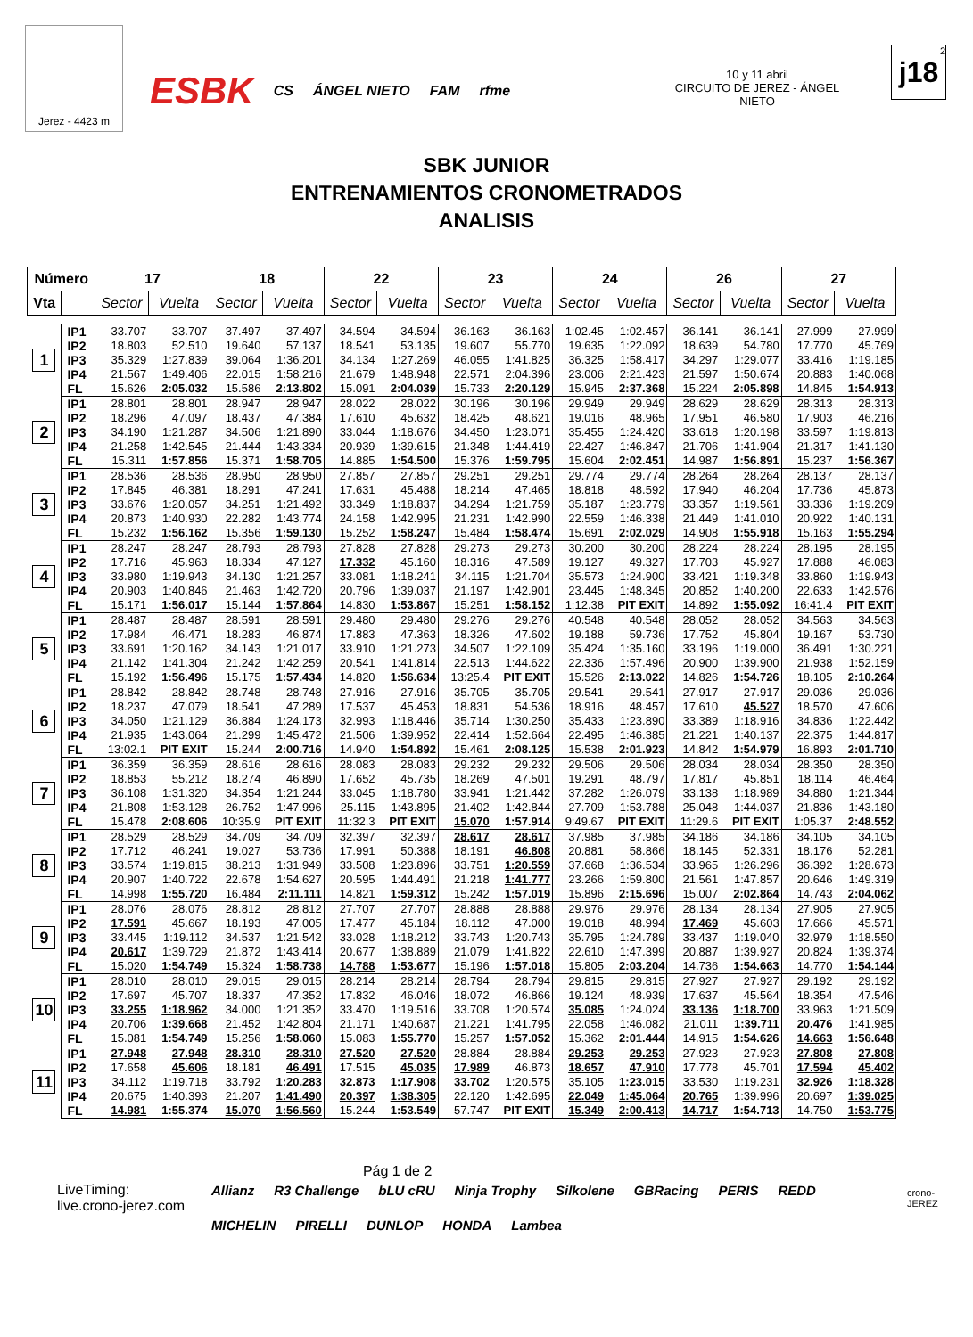Jerez - 4423 m
ESBK CS ÁNGEL NIETO FAM rfme
10 y 11 abril
CIRCUITO DE JEREZ - ÁNGEL NIETO
2
j18
SBK JUNIOR
ENTRENAMIENTOS CRONOMETRADOS
ANALISIS
| Número | | 17 | | 18 | | 22 | | 23 | | 24 | | 26 | | 27 | |
| --- | --- | --- | --- | --- | --- | --- | --- | --- | --- | --- | --- | --- | --- | --- | --- |
| Vta | | Sector | Vuelta | Sector | Vuelta | Sector | Vuelta | Sector | Vuelta | Sector | Vuelta | Sector | Vuelta | Sector | Vuelta |
| 1 | IP1 | 33.707 | 33.707 | 37.497 | 37.497 | 34.594 | 34.594 | 36.163 | 36.163 | 1:02.45 | 1:02.457 | 36.141 | 36.141 | 27.999 | 27.999 |
| | IP2 | 18.803 | 52.510 | 19.640 | 57.137 | 18.541 | 53.135 | 19.607 | 55.770 | 19.635 | 1:22.092 | 18.639 | 54.780 | 17.770 | 45.769 |
| | IP3 | 35.329 | 1:27.839 | 39.064 | 1:36.201 | 34.134 | 1:27.269 | 46.055 | 1:41.825 | 36.325 | 1:58.417 | 34.297 | 1:29.077 | 33.416 | 1:19.185 |
| | IP4 | 21.567 | 1:49.406 | 22.015 | 1:58.216 | 21.679 | 1:48.948 | 22.571 | 2:04.396 | 23.006 | 2:21.423 | 21.597 | 1:50.674 | 20.883 | 1:40.068 |
| | FL | 15.626 | 2:05.032 | 15.586 | 2:13.802 | 15.091 | 2:04.039 | 15.733 | 2:20.129 | 15.945 | 2:37.368 | 15.224 | 2:05.898 | 14.845 | 1:54.913 |
| 2 | IP1 | 28.801 | 28.801 | 28.947 | 28.947 | 28.022 | 28.022 | 30.196 | 30.196 | 29.949 | 29.949 | 28.629 | 28.629 | 28.313 | 28.313 |
| | IP2 | 18.296 | 47.097 | 18.437 | 47.384 | 17.610 | 45.632 | 18.425 | 48.621 | 19.016 | 48.965 | 17.951 | 46.580 | 17.903 | 46.216 |
| | IP3 | 34.190 | 1:21.287 | 34.506 | 1:21.890 | 33.044 | 1:18.676 | 34.450 | 1:23.071 | 35.455 | 1:24.420 | 33.618 | 1:20.198 | 33.597 | 1:19.813 |
| | IP4 | 21.258 | 1:42.545 | 21.444 | 1:43.334 | 20.939 | 1:39.615 | 21.348 | 1:44.419 | 22.427 | 1:46.847 | 21.706 | 1:41.904 | 21.317 | 1:41.130 |
| | FL | 15.311 | 1:57.856 | 15.371 | 1:58.705 | 14.885 | 1:54.500 | 15.376 | 1:59.795 | 15.604 | 2:02.451 | 14.987 | 1:56.891 | 15.237 | 1:56.367 |
| 3 | IP1 | 28.536 | 28.536 | 28.950 | 28.950 | 27.857 | 27.857 | 29.251 | 29.251 | 29.774 | 29.774 | 28.264 | 28.264 | 28.137 | 28.137 |
| | IP2 | 17.845 | 46.381 | 18.291 | 47.241 | 17.631 | 45.488 | 18.214 | 47.465 | 18.818 | 48.592 | 17.940 | 46.204 | 17.736 | 45.873 |
| | IP3 | 33.676 | 1:20.057 | 34.251 | 1:21.492 | 33.349 | 1:18.837 | 34.294 | 1:21.759 | 35.187 | 1:23.779 | 33.357 | 1:19.561 | 33.336 | 1:19.209 |
| | IP4 | 20.873 | 1:40.930 | 22.282 | 1:43.774 | 24.158 | 1:42.995 | 21.231 | 1:42.990 | 22.559 | 1:46.338 | 21.449 | 1:41.010 | 20.922 | 1:40.131 |
| | FL | 15.232 | 1:56.162 | 15.356 | 1:59.130 | 15.252 | 1:58.247 | 15.484 | 1:58.474 | 15.691 | 2:02.029 | 14.908 | 1:55.918 | 15.163 | 1:55.294 |
| 4 | IP1 | 28.247 | 28.247 | 28.793 | 28.793 | 27.828 | 27.828 | 29.273 | 29.273 | 30.200 | 30.200 | 28.224 | 28.224 | 28.195 | 28.195 |
| | IP2 | 17.716 | 45.963 | 18.334 | 47.127 | 17.332 | 45.160 | 18.316 | 47.589 | 19.127 | 49.327 | 17.703 | 45.927 | 17.888 | 46.083 |
| | IP3 | 33.980 | 1:19.943 | 34.130 | 1:21.257 | 33.081 | 1:18.241 | 34.115 | 1:21.704 | 35.573 | 1:24.900 | 33.421 | 1:19.348 | 33.860 | 1:19.943 |
| | IP4 | 20.903 | 1:40.846 | 21.463 | 1:42.720 | 20.796 | 1:39.037 | 21.197 | 1:42.901 | 23.445 | 1:48.345 | 20.852 | 1:40.200 | 22.633 | 1:42.576 |
| | FL | 15.171 | 1:56.017 | 15.144 | 1:57.864 | 14.830 | 1:53.867 | 15.251 | 1:58.152 | 1:12.38 | PIT EXIT | 14.892 | 1:55.092 | 16:41.4 | PIT EXIT |
| 5 | IP1 | 28.487 | 28.487 | 28.591 | 28.591 | 29.480 | 29.480 | 29.276 | 29.276 | 40.548 | 40.548 | 28.052 | 28.052 | 34.563 | 34.563 |
| | IP2 | 17.984 | 46.471 | 18.283 | 46.874 | 17.883 | 47.363 | 18.326 | 47.602 | 19.188 | 59.736 | 17.752 | 45.804 | 19.167 | 53.730 |
| | IP3 | 33.691 | 1:20.162 | 34.143 | 1:21.017 | 33.910 | 1:21.273 | 34.507 | 1:22.109 | 35.424 | 1:35.160 | 33.196 | 1:19.000 | 36.491 | 1:30.221 |
| | IP4 | 21.142 | 1:41.304 | 21.242 | 1:42.259 | 20.541 | 1:41.814 | 22.513 | 1:44.622 | 22.336 | 1:57.496 | 20.900 | 1:39.900 | 21.938 | 1:52.159 |
| | FL | 15.192 | 1:56.496 | 15.175 | 1:57.434 | 14.820 | 1:56.634 | 13:25.4 | PIT EXIT | 15.526 | 2:13.022 | 14.826 | 1:54.726 | 18.105 | 2:10.264 |
| 6 | IP1 | 28.842 | 28.842 | 28.748 | 28.748 | 27.916 | 27.916 | 35.705 | 35.705 | 29.541 | 29.541 | 27.917 | 27.917 | 29.036 | 29.036 |
| | IP2 | 18.237 | 47.079 | 18.541 | 47.289 | 17.537 | 45.453 | 18.831 | 54.536 | 18.916 | 48.457 | 17.610 | 45.527 | 18.570 | 47.606 |
| | IP3 | 34.050 | 1:21.129 | 36.884 | 1:24.173 | 32.993 | 1:18.446 | 35.714 | 1:30.250 | 35.433 | 1:23.890 | 33.389 | 1:18.916 | 34.836 | 1:22.442 |
| | IP4 | 21.935 | 1:43.064 | 21.299 | 1:45.472 | 21.506 | 1:39.952 | 22.414 | 1:52.664 | 22.495 | 1:46.385 | 21.221 | 1:40.137 | 22.375 | 1:44.817 |
| | FL | 13:02.1 | PIT EXIT | 15.244 | 2:00.716 | 14.940 | 1:54.892 | 15.461 | 2:08.125 | 15.538 | 2:01.923 | 14.842 | 1:54.979 | 16.893 | 2:01.710 |
| 7 | IP1 | 36.359 | 36.359 | 28.616 | 28.616 | 28.083 | 28.083 | 29.232 | 29.232 | 29.506 | 29.506 | 28.034 | 28.034 | 28.350 | 28.350 |
| | IP2 | 18.853 | 55.212 | 18.274 | 46.890 | 17.652 | 45.735 | 18.269 | 47.501 | 19.291 | 48.797 | 17.817 | 45.851 | 18.114 | 46.464 |
| | IP3 | 36.108 | 1:31.320 | 34.354 | 1:21.244 | 33.045 | 1:18.780 | 33.941 | 1:21.442 | 37.282 | 1:26.079 | 33.138 | 1:18.989 | 34.880 | 1:21.344 |
| | IP4 | 21.808 | 1:53.128 | 26.752 | 1:47.996 | 25.115 | 1:43.895 | 21.402 | 1:42.844 | 27.709 | 1:53.788 | 25.048 | 1:44.037 | 21.836 | 1:43.180 |
| | FL | 15.478 | 2:08.606 | 10:35.9 | PIT EXIT | 11:32.3 | PIT EXIT | 15.070 | 1:57.914 | 9:49.67 | PIT EXIT | 11:29.6 | PIT EXIT | 1:05.37 | 2:48.552 |
| 8 | IP1 | 28.529 | 28.529 | 34.709 | 34.709 | 32.397 | 32.397 | 28.617 | 28.617 | 37.985 | 37.985 | 34.186 | 34.186 | 34.105 | 34.105 |
| | IP2 | 17.712 | 46.241 | 19.027 | 53.736 | 17.991 | 50.388 | 18.191 | 46.808 | 20.881 | 58.866 | 18.145 | 52.331 | 18.176 | 52.281 |
| | IP3 | 33.574 | 1:19.815 | 38.213 | 1:31.949 | 33.508 | 1:23.896 | 33.751 | 1:20.559 | 37.668 | 1:36.534 | 33.965 | 1:26.296 | 36.392 | 1:28.673 |
| | IP4 | 20.907 | 1:40.722 | 22.678 | 1:54.627 | 20.595 | 1:44.491 | 21.218 | 1:41.777 | 23.266 | 1:59.800 | 21.561 | 1:47.857 | 20.646 | 1:49.319 |
| | FL | 14.998 | 1:55.720 | 16.484 | 2:11.111 | 14.821 | 1:59.312 | 15.242 | 1:57.019 | 15.896 | 2:15.696 | 15.007 | 2:02.864 | 14.743 | 2:04.062 |
| 9 | IP1 | 28.076 | 28.076 | 28.812 | 28.812 | 27.707 | 27.707 | 28.888 | 28.888 | 29.976 | 29.976 | 28.134 | 28.134 | 27.905 | 27.905 |
| | IP2 | 17.591 | 45.667 | 18.193 | 47.005 | 17.477 | 45.184 | 18.112 | 47.000 | 19.018 | 48.994 | 17.469 | 45.603 | 17.666 | 45.571 |
| | IP3 | 33.445 | 1:19.112 | 34.537 | 1:21.542 | 33.028 | 1:18.212 | 33.743 | 1:20.743 | 35.795 | 1:24.789 | 33.437 | 1:19.040 | 32.979 | 1:18.550 |
| | IP4 | 20.617 | 1:39.729 | 21.872 | 1:43.414 | 20.677 | 1:38.889 | 21.079 | 1:41.822 | 22.610 | 1:47.399 | 20.887 | 1:39.927 | 20.824 | 1:39.374 |
| | FL | 15.020 | 1:54.749 | 15.324 | 1:58.738 | 14.788 | 1:53.677 | 15.196 | 1:57.018 | 15.805 | 2:03.204 | 14.736 | 1:54.663 | 14.770 | 1:54.144 |
| 10 | IP1 | 28.010 | 28.010 | 29.015 | 29.015 | 28.214 | 28.214 | 28.794 | 28.794 | 29.815 | 29.815 | 27.927 | 27.927 | 29.192 | 29.192 |
| | IP2 | 17.697 | 45.707 | 18.337 | 47.352 | 17.832 | 46.046 | 18.072 | 46.866 | 19.124 | 48.939 | 17.637 | 45.564 | 18.354 | 47.546 |
| | IP3 | 33.255 | 1:18.962 | 34.000 | 1:21.352 | 33.470 | 1:19.516 | 33.708 | 1:20.574 | 35.085 | 1:24.024 | 33.136 | 1:18.700 | 33.963 | 1:21.509 |
| | IP4 | 20.706 | 1:39.668 | 21.452 | 1:42.804 | 21.171 | 1:40.687 | 21.221 | 1:41.795 | 22.058 | 1:46.082 | 21.011 | 1:39.711 | 20.476 | 1:41.985 |
| | FL | 15.081 | 1:54.749 | 15.256 | 1:58.060 | 15.083 | 1:55.770 | 15.257 | 1:57.052 | 15.362 | 2:01.444 | 14.915 | 1:54.626 | 14.663 | 1:56.648 |
| 11 | IP1 | 27.948 | 27.948 | 28.310 | 28.310 | 27.520 | 27.520 | 28.884 | 28.884 | 29.253 | 29.253 | 27.923 | 27.923 | 27.808 | 27.808 |
| | IP2 | 17.658 | 45.606 | 18.181 | 46.491 | 17.515 | 45.035 | 17.989 | 46.873 | 18.657 | 47.910 | 17.778 | 45.701 | 17.594 | 45.402 |
| | IP3 | 34.112 | 1:19.718 | 33.792 | 1:20.283 | 32.873 | 1:17.908 | 33.702 | 1:20.575 | 35.105 | 1:23.015 | 33.530 | 1:19.231 | 32.926 | 1:18.328 |
| | IP4 | 20.675 | 1:40.393 | 21.207 | 1:41.490 | 20.397 | 1:38.305 | 22.120 | 1:42.695 | 22.049 | 1:45.064 | 20.765 | 1:39.996 | 20.697 | 1:39.025 |
| | FL | 14.981 | 1:55.374 | 15.070 | 1:56.560 | 15.244 | 1:53.549 | 57.747 | PIT EXIT | 15.349 | 2:00.413 | 14.717 | 1:54.713 | 14.750 | 1:53.775 |
LiveTiming: live.crono-jerez.com
Pág 1 de 2
Allianz R3 Challenge bLU cRU Ninja Trophy Silkolene GBRacing PERIS REDD MICHELIN PIRELLI DUNLOP HONDA Lambea
crono-JEREZ